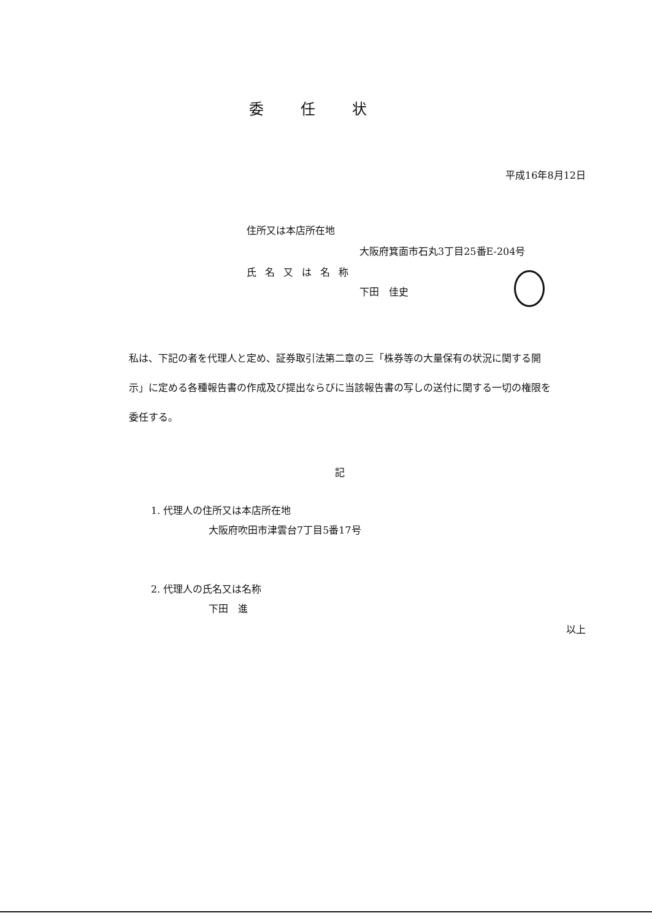委任状
平成16年8月12日
住所又は本店所在地
大阪府箕面市石丸3丁目25番E-204号
氏名又は名称
下田　佳史
私は、下記の者を代理人と定め、証券取引法第二章の三「株券等の大量保有の状況に関する開示」に定める各種報告書の作成及び提出ならびに当該報告書の写しの送付に関する一切の権限を委任する。
記
1. 代理人の住所又は本店所在地
大阪府吹田市津雲台7丁目5番17号
2. 代理人の氏名又は名称
下田　進
以上